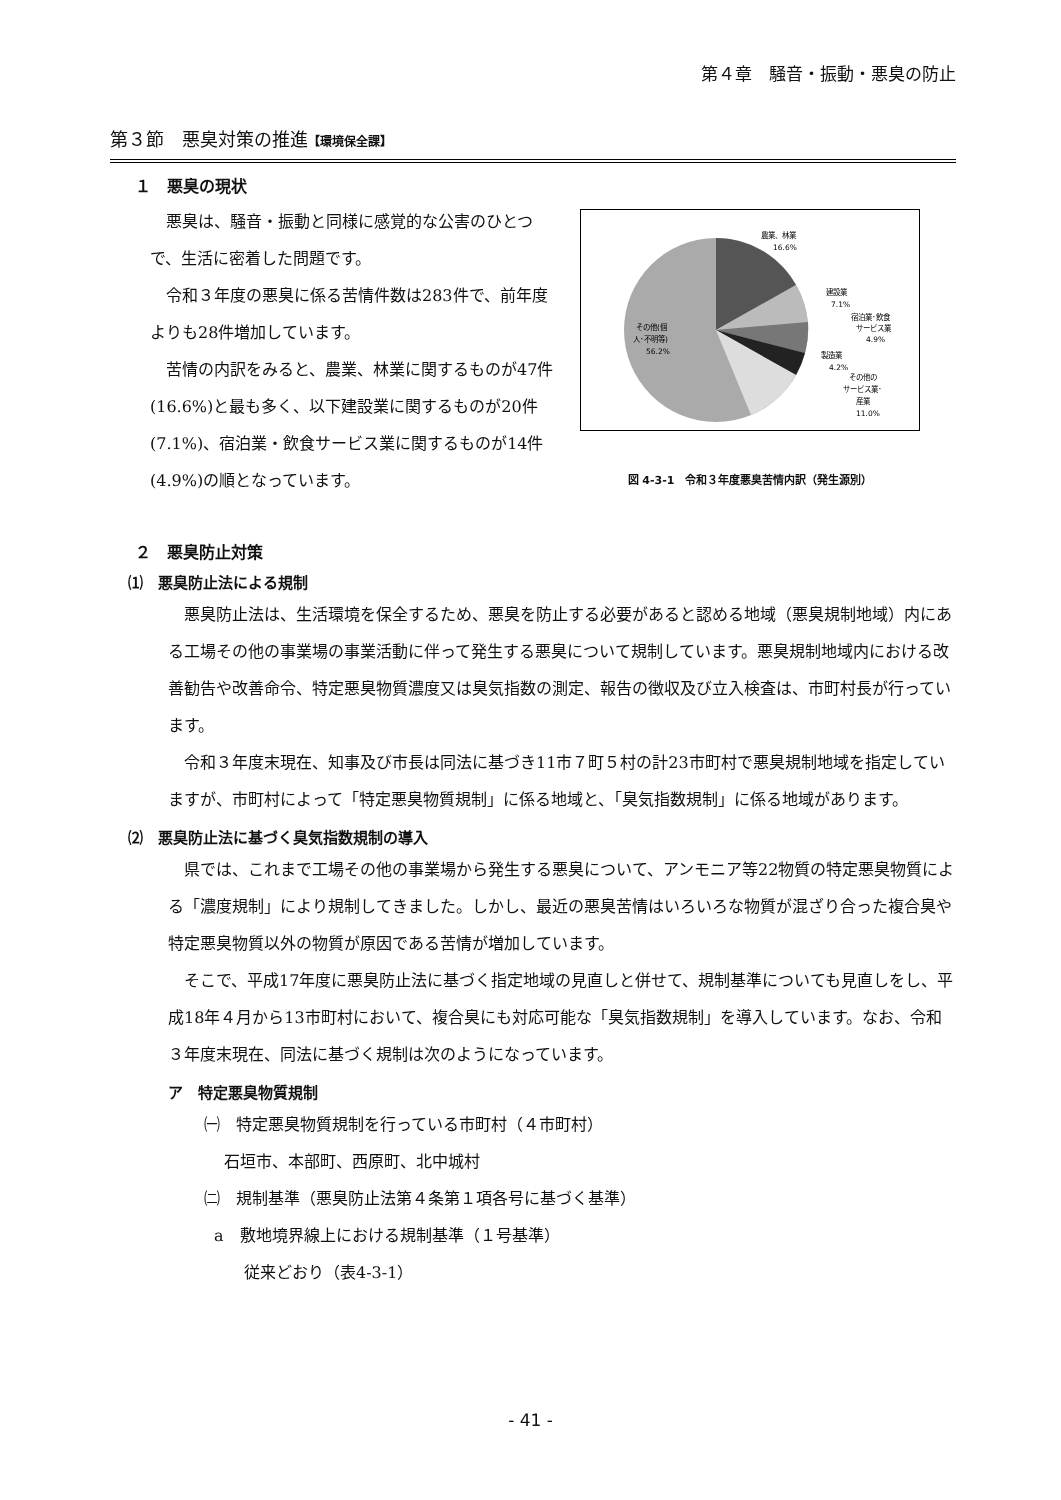第４章　騒音・振動・悪臭の防止
第３節　悪臭対策の推進【環境保全課】
１　悪臭の現状
悪臭は、騒音・振動と同様に感覚的な公害のひとつで、生活に密着した問題です。
令和３年度の悪臭に係る苦情件数は283件で、前年度よりも28件増加しています。
苦情の内訳をみると、農業、林業に関するものが47件(16.6%)と最も多く、以下建設業に関するものが20件(7.1%)、宿泊業・飲食サービス業に関するものが14件(4.9%)の順となっています。
農業、林業
16.6%
建設業
7.1%
宿泊業･飲食
サービス業
4.9%
製造業
4.2%
その他の
サービス業･
産業
11.0%
その他(個
人･不明等)
56.2%
図 4-3-1　令和３年度悪臭苦情内訳（発生源別）
２　悪臭防止対策
⑴　悪臭防止法による規制
悪臭防止法は、生活環境を保全するため、悪臭を防止する必要があると認める地域（悪臭規制地域）内にある工場その他の事業場の事業活動に伴って発生する悪臭について規制しています。悪臭規制地域内における改善勧告や改善命令、特定悪臭物質濃度又は臭気指数の測定、報告の徴収及び立入検査は、市町村長が行っています。
令和３年度末現在、知事及び市長は同法に基づき11市７町５村の計23市町村で悪臭規制地域を指定していますが、市町村によって「特定悪臭物質規制」に係る地域と、「臭気指数規制」に係る地域があります。
⑵　悪臭防止法に基づく臭気指数規制の導入
県では、これまで工場その他の事業場から発生する悪臭について、アンモニア等22物質の特定悪臭物質による「濃度規制」により規制してきました。しかし、最近の悪臭苦情はいろいろな物質が混ざり合った複合臭や特定悪臭物質以外の物質が原因である苦情が増加しています。
そこで、平成17年度に悪臭防止法に基づく指定地域の見直しと併せて、規制基準についても見直しをし、平成18年４月から13市町村において、複合臭にも対応可能な「臭気指数規制」を導入しています。なお、令和３年度末現在、同法に基づく規制は次のようになっています。
ア　特定悪臭物質規制
㈠　特定悪臭物質規制を行っている市町村（４市町村）
石垣市、本部町、西原町、北中城村
㈡　規制基準（悪臭防止法第４条第１項各号に基づく基準）
a　敷地境界線上における規制基準（１号基準）
従来どおり（表4-3-1）
- 41 -